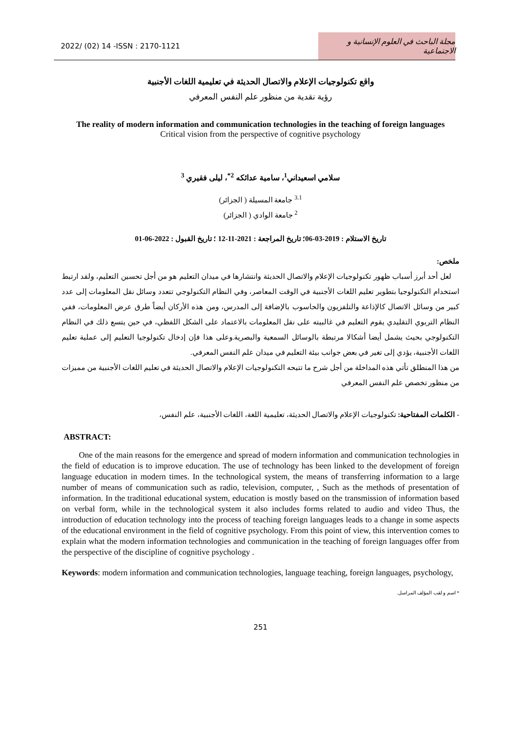2022/ (02) 14 -ISSN : 2170-1121
مجلة الباحث في العلوم الإنسانية و الاجتماعية
واقع تكنولوجيات الإعلام والاتصال الحديثة في تعليمية اللغات الأجنبية
رؤية نقدية من منظور علم النفس المعرفي
The reality of modern information and communication technologies in the teaching of foreign languages
Critical vision from the perspective of cognitive psychology
سلامي اسعيداني<sup>1</sup>، سامية عدائكه <sup>2*</sup>، ليلى فقيري <sup>3</sup>
<sup>3.1</sup> جامعة المسيلة ( الجزائر)
<sup>2</sup> جامعة الوادي ( الجزائر)
تاريخ الاستلام : 2019-03-06؛ تاريخ المراجعة : 2021-11-12 ؛ تاريخ القبول : 2022-06-01
ملخص:
لعل أحد أبرز أسباب ظهور تكنولوجيات الإعلام والاتصال الحديثة وانتشارها في ميدان التعليم هو من أجل تحسين التعليم، ولقد ارتبط استخدام التكنولوجيا بتطوير تعليم اللغات الأجنبية في الوقت المعاصر، وفي النظام التكنولوجي تتعدد وسائل نقل المعلومات إلى عدد كبير من وسائل الاتصال كالإذاعة والتلفزيون والحاسوب بالإضافة إلى المدرس، ومن هذه الأركان أيضاً طرق عرض المعلومات، ففي النظام التربوي التقليدي يقوم التعليم في غالبيته على نقل المعلومات بالاعتماد على الشكل اللفظي، في حين يتسع ذلك في النظام التكنولوجي بحيث يشمل أيضا أشكالا مرتبطة بالوسائل السمعية والبصرية.وعلى هذا فإن إدخال تكنولوجيا التعليم إلى عملية تعليم اللغات الأجنبية، يؤدي إلى تغير في بعض جوانب بيئة التعليم في ميدان علم النفس المعرفي.
من هذا المنطلق تأتي هذه المداخلة من أجل شرح ما تتيحه التكنولوجيات الإعلام والاتصال الحديثة في تعليم اللغات الأجنبية من مميزات من منظور تخصص علم النفس المعرفي
- الكلمات المفتاحية: تكنولوجيات الإعلام والاتصال الحديثة، تعليمية اللغة، اللغات الأجنبية، علم النفس،
ABSTRACT:
One of the main reasons for the emergence and spread of modern information and communication technologies in the field of education is to improve education. The use of technology has been linked to the development of foreign language education in modern times. In the technological system, the means of transferring information to a large number of means of communication such as radio, television, computer, , Such as the methods of presentation of information. In the traditional educational system, education is mostly based on the transmission of information based on verbal form, while in the technological system it also includes forms related to audio and video Thus, the introduction of education technology into the process of teaching foreign languages leads to a change in some aspects of the educational environment in the field of cognitive psychology. From this point of view, this intervention comes to explain what the modern information technologies and communication in the teaching of foreign languages offer from the perspective of the discipline of cognitive psychology .
Keywords: modern information and communication technologies, language teaching, foreign languages, psychology,
* اسم و لقب المؤلف المراسل.
251